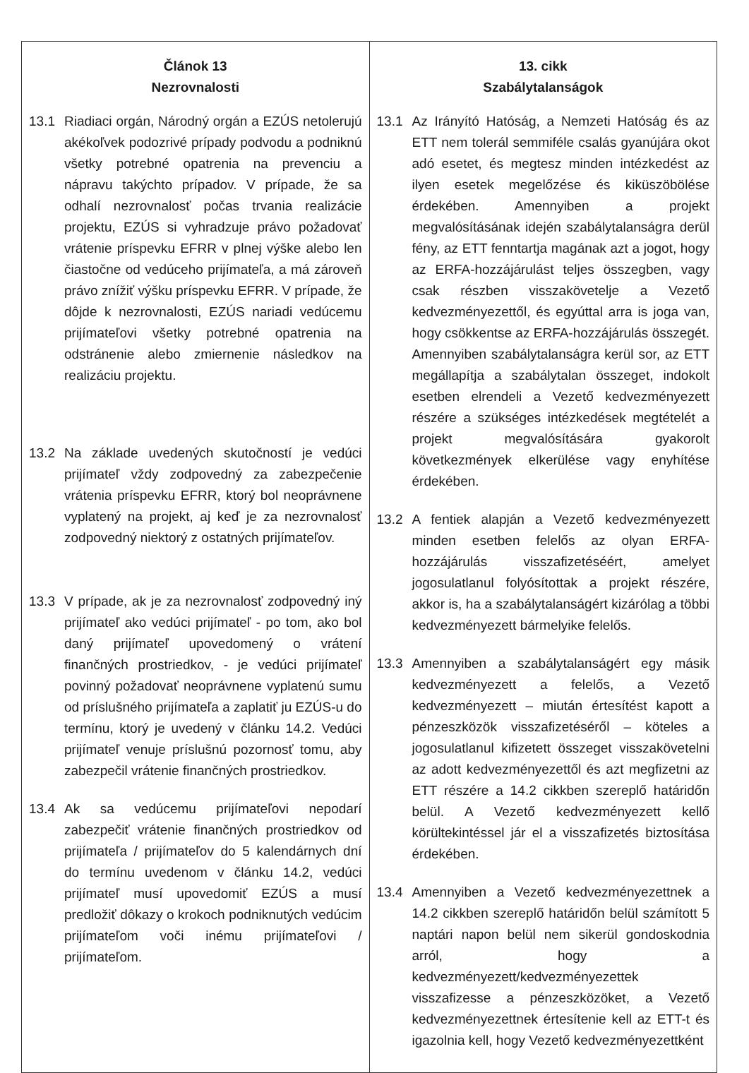| Článok 13 Nezrovnalosti 13.1 Riadiaci orgán, Národný orgán a EZÚS netolerujú akékoľvek podozrivé prípady podvodu a podniknú všetky potrebné opatrenia na prevenciu a nápravu takýchto prípadov. V prípade, že sa odhalí nezrovnalosť počas trvania realizácie projektu, EZÚS si vyhradzuje právo požadovať vrátenie príspevku EFRR v plnej výške alebo len čiastočne od vedúceho prijímateľa, a má zároveň právo znížiť výšku príspevku EFRR. V prípade, že dôjde k nezrovnalosti, EZÚS nariadi vedúcemu prijímateľovi všetky potrebné opatrenia na odstránenie alebo zmiernenie následkov na realizáciu projektu. 13.2 Na základe uvedených skutočností je vedúci prijímateľ vždy zodpovedný za zabezpečenie vrátenia príspevku EFRR, ktorý bol neoprávnene vyplatený na projekt, aj keď je za nezrovnalosť zodpovedný niektorý z ostatných prijímateľov. 13.3 V prípade, ak je za nezrovnalosť zodpovedný iný prijímateľ ako vedúci prijímateľ - po tom, ako bol daný prijímateľ upovedomený o vrátení finančných prostriedkov, - je vedúci prijímateľ povinný požadovať neoprávnene vyplatenú sumu od príslušného prijímateľa a zaplatiť ju EZÚS-u do termínu, ktorý je uvedený v článku 14.2. Vedúci prijímateľ venuje príslušnú pozornosť tomu, aby zabezpečil vrátenie finančných prostriedkov. 13.4 Ak sa vedúcemu prijímateľovi nepodarí zabezpečiť vrátenie finančných prostriedkov od prijímateľa / prijímateľov do 5 kalendárnych dní do termínu uvedenom v článku 14.2, vedúci prijímateľ musí upovedomiť EZÚS a musí predložiť dôkazy o krokoch podniknutých vedúcim prijímateľom voči inému prijímateľovi / prijímateľom. | 13. cikk Szabálytalanságok 13.1 Az Irányító Hatóság, a Nemzeti Hatóság és az ETT nem tolerál semmiféle csalás gyanújára okot adó esetet, és megtesz minden intézkedést az ilyen esetek megelőzése és kiküszöbölése érdekében. Amennyiben a projekt megvalósításának idején szabálytalanságra derül fény, az ETT fenntartja magának azt a jogot, hogy az ERFA-hozzájárulást teljes összegben, vagy csak részben visszakövetelje a Vezető kedvezményezettől, és egyúttal arra is joga van, hogy csökkentse az ERFA-hozzájárulás összegét. Amennyiben szabálytalanságra kerül sor, az ETT megállapítja a szabálytalan összeget, indokolt esetben elrendeli a Vezető kedvezményezett részére a szükséges intézkedések megtételét a projekt megvalósítására gyakorolt következmények elkerülése vagy enyhítése érdekében. 13.2 A fentiek alapján a Vezető kedvezményezett minden esetben felelős az olyan ERFA-hozzájárulás visszafizetéséért, amelyet jogosulatlanul folyósítottak a projekt részére, akkor is, ha a szabálytalanságért kizárólag a többi kedvezményezett bármelyike felelős. 13.3 Amennyiben a szabálytalanságért egy másik kedvezményezett a felelős, a Vezető kedvezményezett – miután értesítést kapott a pénzeszközök visszafizetéséről – köteles a jogosulatlanul kifizetett összeget visszakövetelni az adott kedvezményezettől és azt megfizetni az ETT részére a 14.2 cikkben szereplő határidőn belül. A Vezető kedvezményezett kellő körültekintéssel jár el a visszafizetés biztosítása érdekében. 13.4 Amennyiben a Vezető kedvezményezettnek a 14.2 cikkben szereplő határidőn belül számított 5 naptári napon belül nem sikerül gondoskodnia arról, hogy a kedvezményezett/kedvezményezettek visszafizesse a pénzeszközöket, a Vezető kedvezményezettnek értesítenie kell az ETT-t és igazolnia kell, hogy Vezető kedvezményezettként |